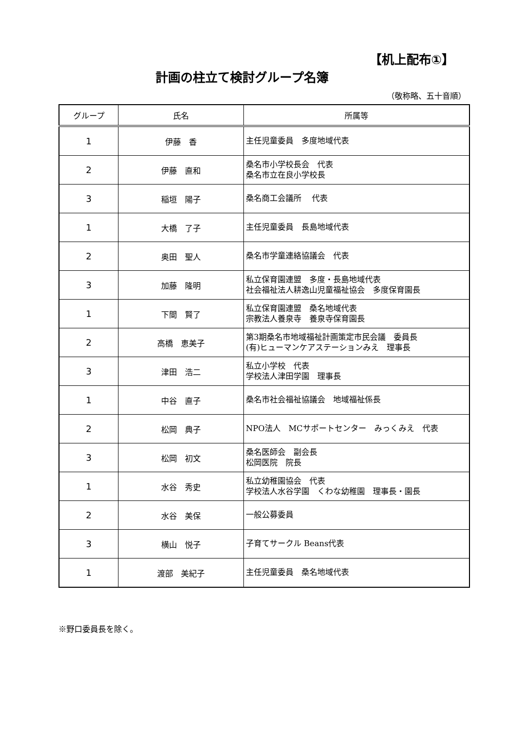【机上配布①】
計画の柱立て検討グループ名簿
（敬称略、五十音順）
| グループ | 氏名 | 所属等 |
| --- | --- | --- |
| 1 | 伊藤 香 | 主任児童委員 多度地域代表 |
| 2 | 伊藤 直和 | 桑名市小学校長会 代表 桑名市立在良小学校長 |
| 3 | 稲垣 陽子 | 桑名商工会議所 代表 |
| 1 | 大橋 了子 | 主任児童委員 長島地域代表 |
| 2 | 奥田 聖人 | 桑名市学童連絡協議会 代表 |
| 3 | 加藤 隆明 | 私立保育園連盟 多度・長島地域代表 社会福祉法人耕逸山児童福祉協会 多度保育園長 |
| 1 | 下間 賢了 | 私立保育園連盟 桑名地域代表 宗教法人養泉寺 養泉寺保育園長 |
| 2 | 高橋 恵美子 | 第3期桑名市地域福祉計画策定市民会議 委員長 (有)ヒューマンケアステーションみえ 理事長 |
| 3 | 津田 浩二 | 私立小学校 代表 学校法人津田学園 理事長 |
| 1 | 中谷 直子 | 桑名市社会福祉協議会 地域福祉係長 |
| 2 | 松岡 典子 | NPO法人 MCサポートセンター みっくみえ 代表 |
| 3 | 松岡 初文 | 桑名医師会 副会長 松岡医院 院長 |
| 1 | 水谷 秀史 | 私立幼稚園協会 代表 学校法人水谷学園 くわな幼稚園 理事長・園長 |
| 2 | 水谷 美保 | 一般公募委員 |
| 3 | 横山 悦子 | 子育てサークル Beans代表 |
| 1 | 渡部 美紀子 | 主任児童委員 桑名地域代表 |
※野口委員長を除く。